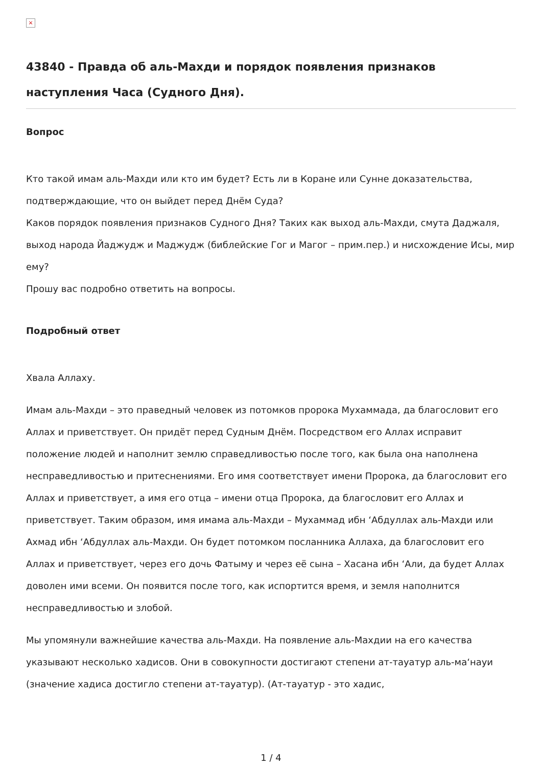×
43840 - Правда об аль-Махди и порядок появления признаков наступления Часа (Судного Дня).
Вопрос
Кто такой имам аль-Махди или кто им будет? Есть ли в Коране или Сунне доказательства, подтверждающие, что он выйдет перед Днём Суда?
Каков порядок появления признаков Судного Дня? Таких как выход аль-Махди, смута Даджаля, выход народа Йаджудж и Маджудж (библейские Гог и Магог – прим.пер.) и нисхождение Исы, мир ему?
Прошу вас подробно ответить на вопросы.
Подробный ответ
Хвала Аллаху.
Имам аль-Махди – это праведный человек из потомков пророка Мухаммада, да благословит его Аллах и приветствует. Он придёт перед Судным Днём. Посредством его Аллах исправит положение людей и наполнит землю справедливостью после того, как была она наполнена несправедливостью и притеснениями. Его имя соответствует имени Пророка, да благословит его Аллах и приветствует, а имя его отца – имени отца Пророка, да благословит его Аллах и приветствует. Таким образом, имя имама аль-Махди – Мухаммад ибн ‘Абдуллах аль-Махди или Ахмад ибн ‘Абдуллах аль-Махди. Он будет потомком посланника Аллаха, да благословит его Аллах и приветствует, через его дочь Фатыму и через её сына – Хасана ибн ‘Али, да будет Аллах доволен ими всеми. Он появится после того, как испортится время, и земля наполнится несправедливостью и злобой.
Мы упомянули важнейшие качества аль-Махди. На появление аль-Махдии на его качества указывают несколько хадисов. Они в совокупности достигают степени ат-тауатур аль-ма‘науи (значение хадиса достигло степени ат-тауатур). (Ат-тауатур - это хадис,
1 / 4